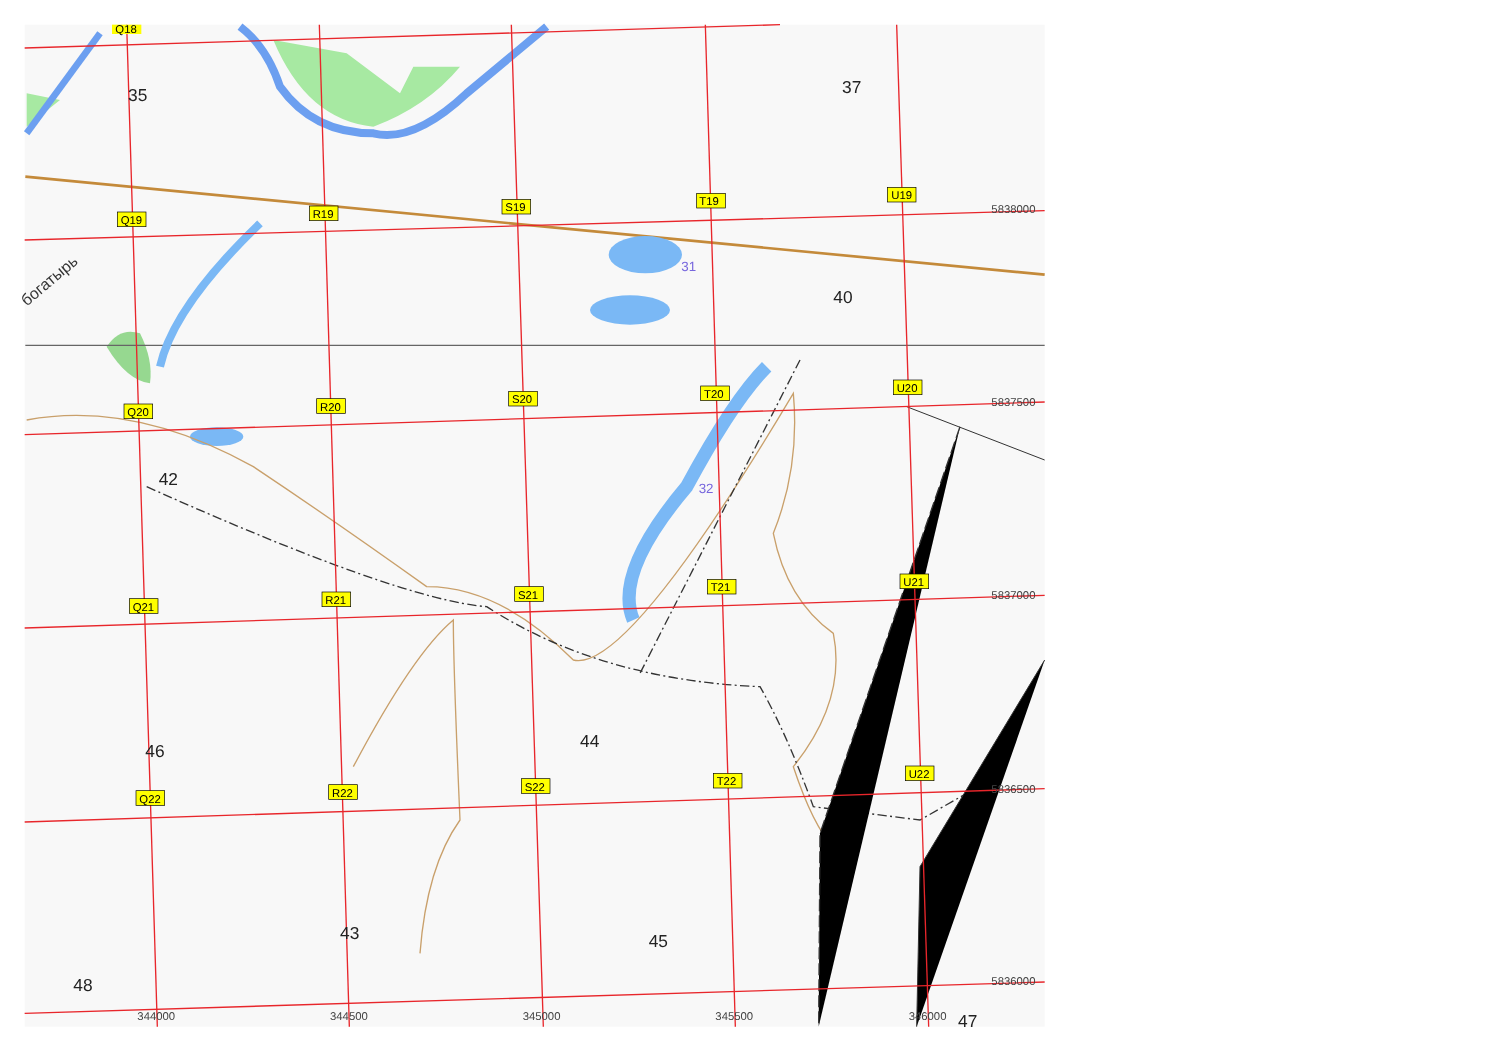Q18
35
37
T19
U19
5838000
S19
R19
Q19
богатырь
31
40
U20
T20
S20
R20
Q20
5837500
42
32
U21
5837000
T21
S21
R21
Q21
44
46
U22
5836500
T22
S22
R22
Q22
43
45
5836000
48
344000
344500
345000
345500
346000
47